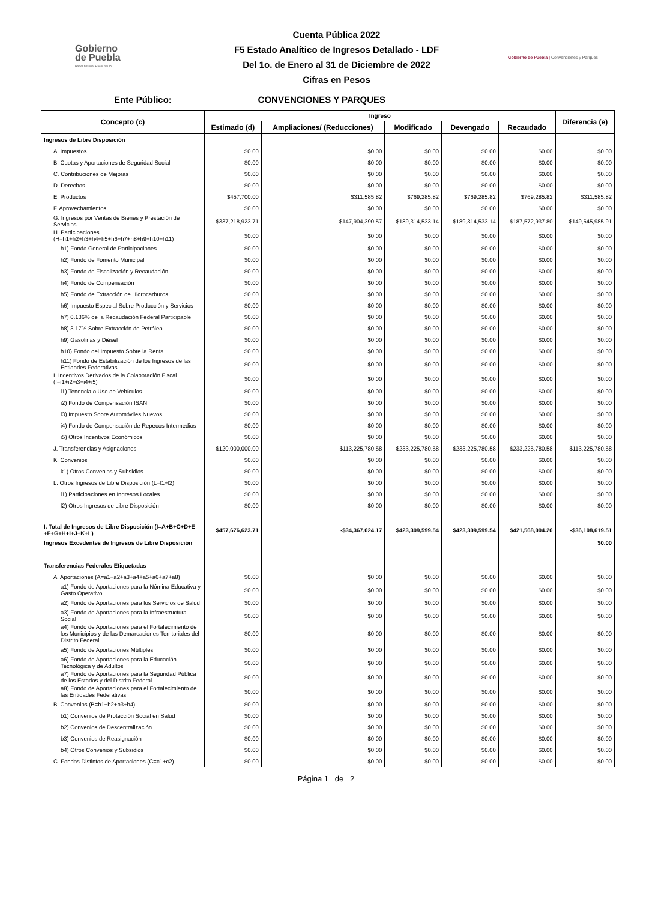Gobierno
de Puebla
Hacer historia. Hacer futuro.
Cuenta Pública 2022
F5 Estado Analítico de Ingresos Detallado - LDF
Del 1o. de Enero al 31 de Diciembre de 2022
Cifras en Pesos
Gobierno de Puebla | Convenciones y Parques
Ente Público: CONVENCIONES Y PARQUES
| Concepto (c) | Ingreso | | | | | Diferencia (e) |
| --- | --- | --- | --- | --- | --- | --- |
| | Estimado (d) | Ampliaciones/ (Reducciones) | Modificado | Devengado | Recaudado | |
| Ingresos de Libre Disposición | | | | | | |
| A. Impuestos | $0.00 | $0.00 | $0.00 | $0.00 | $0.00 | $0.00 |
| B. Cuotas y Aportaciones de Seguridad Social | $0.00 | $0.00 | $0.00 | $0.00 | $0.00 | $0.00 |
| C. Contribuciones de Mejoras | $0.00 | $0.00 | $0.00 | $0.00 | $0.00 | $0.00 |
| D. Derechos | $0.00 | $0.00 | $0.00 | $0.00 | $0.00 | $0.00 |
| E. Productos | $457,700.00 | $311,585.82 | $769,285.82 | $769,285.82 | $769,285.82 | $311,585.82 |
| F. Aprovechamientos | $0.00 | $0.00 | $0.00 | $0.00 | $0.00 | $0.00 |
| G. Ingresos por Ventas de Bienes y Prestación de Servicios | $337,218,923.71 | -$147,904,390.57 | $189,314,533.14 | $189,314,533.14 | $187,572,937.80 | -$149,645,985.91 |
| H. Participaciones (H=h1+h2+h3+h4+h5+h6+h7+h8+h9+h10+h11) | $0.00 | $0.00 | $0.00 | $0.00 | $0.00 | $0.00 |
| h1) Fondo General de Participaciones | $0.00 | $0.00 | $0.00 | $0.00 | $0.00 | $0.00 |
| h2) Fondo de Fomento Municipal | $0.00 | $0.00 | $0.00 | $0.00 | $0.00 | $0.00 |
| h3) Fondo de Fiscalización y Recaudación | $0.00 | $0.00 | $0.00 | $0.00 | $0.00 | $0.00 |
| h4) Fondo de Compensación | $0.00 | $0.00 | $0.00 | $0.00 | $0.00 | $0.00 |
| h5) Fondo de Extracción de Hidrocarburos | $0.00 | $0.00 | $0.00 | $0.00 | $0.00 | $0.00 |
| h6) Impuesto Especial Sobre Producción y Servicios | $0.00 | $0.00 | $0.00 | $0.00 | $0.00 | $0.00 |
| h7) 0.136% de la Recaudación Federal Participable | $0.00 | $0.00 | $0.00 | $0.00 | $0.00 | $0.00 |
| h8) 3.17% Sobre Extracción de Petróleo | $0.00 | $0.00 | $0.00 | $0.00 | $0.00 | $0.00 |
| h9) Gasolinas y Diésel | $0.00 | $0.00 | $0.00 | $0.00 | $0.00 | $0.00 |
| h10) Fondo del Impuesto Sobre la Renta | $0.00 | $0.00 | $0.00 | $0.00 | $0.00 | $0.00 |
| h11) Fondo de Estabilización de los Ingresos de las Entidades Federativas | $0.00 | $0.00 | $0.00 | $0.00 | $0.00 | $0.00 |
| I. Incentivos Derivados de la Colaboración Fiscal (I=i1+i2+i3+i4+i5) | $0.00 | $0.00 | $0.00 | $0.00 | $0.00 | $0.00 |
| i1) Tenencia o Uso de Vehículos | $0.00 | $0.00 | $0.00 | $0.00 | $0.00 | $0.00 |
| i2) Fondo de Compensación ISAN | $0.00 | $0.00 | $0.00 | $0.00 | $0.00 | $0.00 |
| i3) Impuesto Sobre Automóviles Nuevos | $0.00 | $0.00 | $0.00 | $0.00 | $0.00 | $0.00 |
| i4) Fondo de Compensación de Repecos-Intermedios | $0.00 | $0.00 | $0.00 | $0.00 | $0.00 | $0.00 |
| i5) Otros Incentivos Económicos | $0.00 | $0.00 | $0.00 | $0.00 | $0.00 | $0.00 |
| J. Transferencias y Asignaciones | $120,000,000.00 | $113,225,780.58 | $233,225,780.58 | $233,225,780.58 | $233,225,780.58 | $113,225,780.58 |
| K. Convenios | $0.00 | $0.00 | $0.00 | $0.00 | $0.00 | $0.00 |
| k1) Otros Convenios y Subsidios | $0.00 | $0.00 | $0.00 | $0.00 | $0.00 | $0.00 |
| L. Otros Ingresos de Libre Disposición (L=l1+l2) | $0.00 | $0.00 | $0.00 | $0.00 | $0.00 | $0.00 |
| l1) Participaciones en Ingresos Locales | $0.00 | $0.00 | $0.00 | $0.00 | $0.00 | $0.00 |
| l2) Otros Ingresos de Libre Disposición | $0.00 | $0.00 | $0.00 | $0.00 | $0.00 | $0.00 |
| I. Total de Ingresos de Libre Disposición (I=A+B+C+D+E +F+G+H+I+J+K+L) | $457,676,623.71 | -$34,367,024.17 | $423,309,599.54 | $423,309,599.54 | $421,568,004.20 | -$36,108,619.51 |
| Ingresos Excedentes de Ingresos de Libre Disposición | | | | | | $0.00 |
| Transferencias Federales Etiquetadas | | | | | | |
| A. Aportaciones (A=a1+a2+a3+a4+a5+a6+a7+a8) | $0.00 | $0.00 | $0.00 | $0.00 | $0.00 | $0.00 |
| a1) Fondo de Aportaciones para la Nómina Educativa y Gasto Operativo | $0.00 | $0.00 | $0.00 | $0.00 | $0.00 | $0.00 |
| a2) Fondo de Aportaciones para los Servicios de Salud | $0.00 | $0.00 | $0.00 | $0.00 | $0.00 | $0.00 |
| a3) Fondo de Aportaciones para la Infraestructura Social | $0.00 | $0.00 | $0.00 | $0.00 | $0.00 | $0.00 |
| a4) Fondo de Aportaciones para el Fortalecimiento de los Municipios y de las Demarcaciones Territoriales del Distrito Federal | $0.00 | $0.00 | $0.00 | $0.00 | $0.00 | $0.00 |
| a5) Fondo de Aportaciones Múltiples | $0.00 | $0.00 | $0.00 | $0.00 | $0.00 | $0.00 |
| a6) Fondo de Aportaciones para la Educación Tecnológica y de Adultos | $0.00 | $0.00 | $0.00 | $0.00 | $0.00 | $0.00 |
| a7) Fondo de Aportaciones para la Seguridad Pública de los Estados y del Distrito Federal | $0.00 | $0.00 | $0.00 | $0.00 | $0.00 | $0.00 |
| a8) Fondo de Aportaciones para el Fortalecimiento de las Entidades Federativas | $0.00 | $0.00 | $0.00 | $0.00 | $0.00 | $0.00 |
| B. Convenios (B=b1+b2+b3+b4) | $0.00 | $0.00 | $0.00 | $0.00 | $0.00 | $0.00 |
| b1) Convenios de Protección Social en Salud | $0.00 | $0.00 | $0.00 | $0.00 | $0.00 | $0.00 |
| b2) Convenios de Descentralización | $0.00 | $0.00 | $0.00 | $0.00 | $0.00 | $0.00 |
| b3) Convenios de Reasignación | $0.00 | $0.00 | $0.00 | $0.00 | $0.00 | $0.00 |
| b4) Otros Convenios y Subsidios | $0.00 | $0.00 | $0.00 | $0.00 | $0.00 | $0.00 |
| C. Fondos Distintos de Aportaciones (C=c1+c2) | $0.00 | $0.00 | $0.00 | $0.00 | $0.00 | $0.00 |
Página 1 de 2